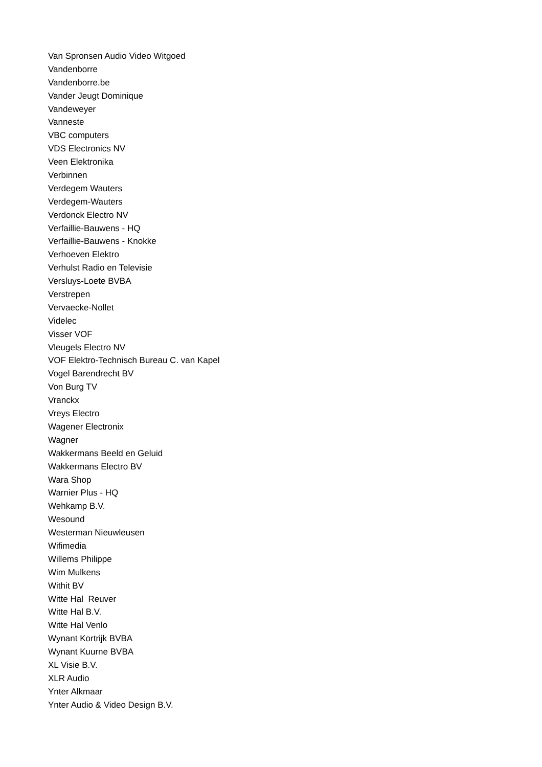Van Spronsen Audio Video Witgoed
Vandenborre
Vandenborre.be
Vander Jeugt Dominique
Vandeweyer
Vanneste
VBC computers
VDS Electronics NV
Veen Elektronika
Verbinnen
Verdegem Wauters
Verdegem-Wauters
Verdonck Electro NV
Verfaillie-Bauwens - HQ
Verfaillie-Bauwens - Knokke
Verhoeven Elektro
Verhulst Radio en Televisie
Versluys-Loete BVBA
Verstrepen
Vervaecke-Nollet
Videlec
Visser VOF
Vleugels Electro NV
VOF Elektro-Technisch Bureau C. van Kapel
Vogel Barendrecht BV
Von Burg TV
Vranckx
Vreys Electro
Wagener Electronix
Wagner
Wakkermans Beeld en Geluid
Wakkermans Electro BV
Wara Shop
Warnier Plus - HQ
Wehkamp B.V.
Wesound
Westerman Nieuwleusen
Wifimedia
Willems Philippe
Wim Mulkens
Withit BV
Witte Hal Reuver
Witte Hal B.V.
Witte Hal Venlo
Wynant Kortrijk BVBA
Wynant Kuurne BVBA
XL Visie B.V.
XLR Audio
Ynter Alkmaar
Ynter Audio & Video Design B.V.